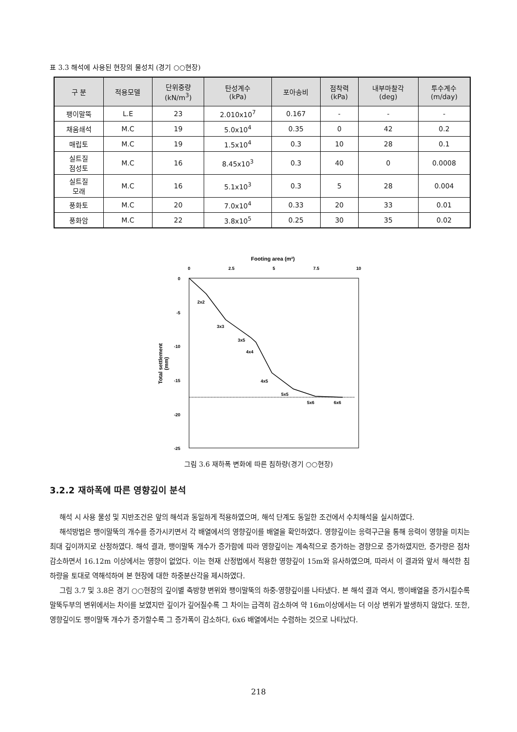표 3.3 해석에 사용된 현장의 물성치 (경기 ○○현장)
| 구 분 | 적용모델 | 단위중량 (kN/m<sup>3</sup>) | 탄성계수 (kPa) | 포아송비 | 점착력 (kPa) | 내부마찰각 (deg) | 투수계수 (m/day) |
| --- | --- | --- | --- | --- | --- | --- | --- |
| 팽이말뚝 | L.E | 23 | 2.010x10<sup>7</sup> | 0.167 | - | - | - |
| 채움쇄석 | M.C | 19 | 5.0x10<sup>4</sup> | 0.35 | 0 | 42 | 0.2 |
| 매립토 | M.C | 19 | 1.5x10<sup>4</sup> | 0.3 | 10 | 28 | 0.1 |
| 실트질 점성토 | M.C | 16 | 8.45x10<sup>3</sup> | 0.3 | 40 | 0 | 0.0008 |
| 실트질 모래 | M.C | 16 | 5.1x10<sup>3</sup> | 0.3 | 5 | 28 | 0.004 |
| 풍화토 | M.C | 20 | 7.0x10<sup>4</sup> | 0.33 | 20 | 33 | 0.01 |
| 풍화암 | M.C | 22 | 3.8x10<sup>5</sup> | 0.25 | 30 | 35 | 0.02 |
Footing area (m²)
0
2.5
5
7.5
10
0
-5
-10
-15
-20
-25
Total settlement
(mm)
2x2
3x3
3x5
4x4
4x5
5x5
5x6
6x6
그림 3.6 재하폭 변화에 따른 침하량(경기 ○○현장)
3.2.2 재하폭에 따른 영향깊이 분석
해석 시 사용 물성 및 지반조건은 앞의 해석과 동일하게 적용하였으며, 해석 단계도 동일한 조건에서 수치해석을 실시하였다.
해석방법은 팽이말뚝의 개수를 증가시키면서 각 배열에서의 영향깊이를 배열을 확인하였다. 영향깊이는 응력구근을 통해 응력이 영향을 미치는 최대 깊이까지로 산정하였다. 해석 결과, 팽이말뚝 개수가 증가함에 따라 영향깊이는 계속적으로 증가하는 경향으로 증가하였지만, 증가량은 점차 감소하면서 16.12m 이상에서는 영향이 없었다. 이는 현재 산정법에서 적용한 영향깊이 15m와 유사하였으며, 따라서 이 결과와 앞서 해석한 침하량을 토대로 역해석하여 본 현장에 대한 하중분산각을 제시하였다.
그림 3.7 및 3.8은 경기 ○○현장의 깊이별 축방향 변위와 팽이말뚝의 하중-영향깊이를 나타냈다. 본 해석 결과 역시, 팽이배열을 증가시킬수록 말뚝두부의 변위에서는 차이를 보였지만 깊이가 깊어질수록 그 차이는 급격히 감소하여 약 16m이상에서는 더 이상 변위가 발생하지 않았다. 또한, 영향깊이도 팽이말뚝 개수가 증가할수록 그 증가폭이 감소하다, 6x6 배열에서는 수렴하는 것으로 나타났다.
218